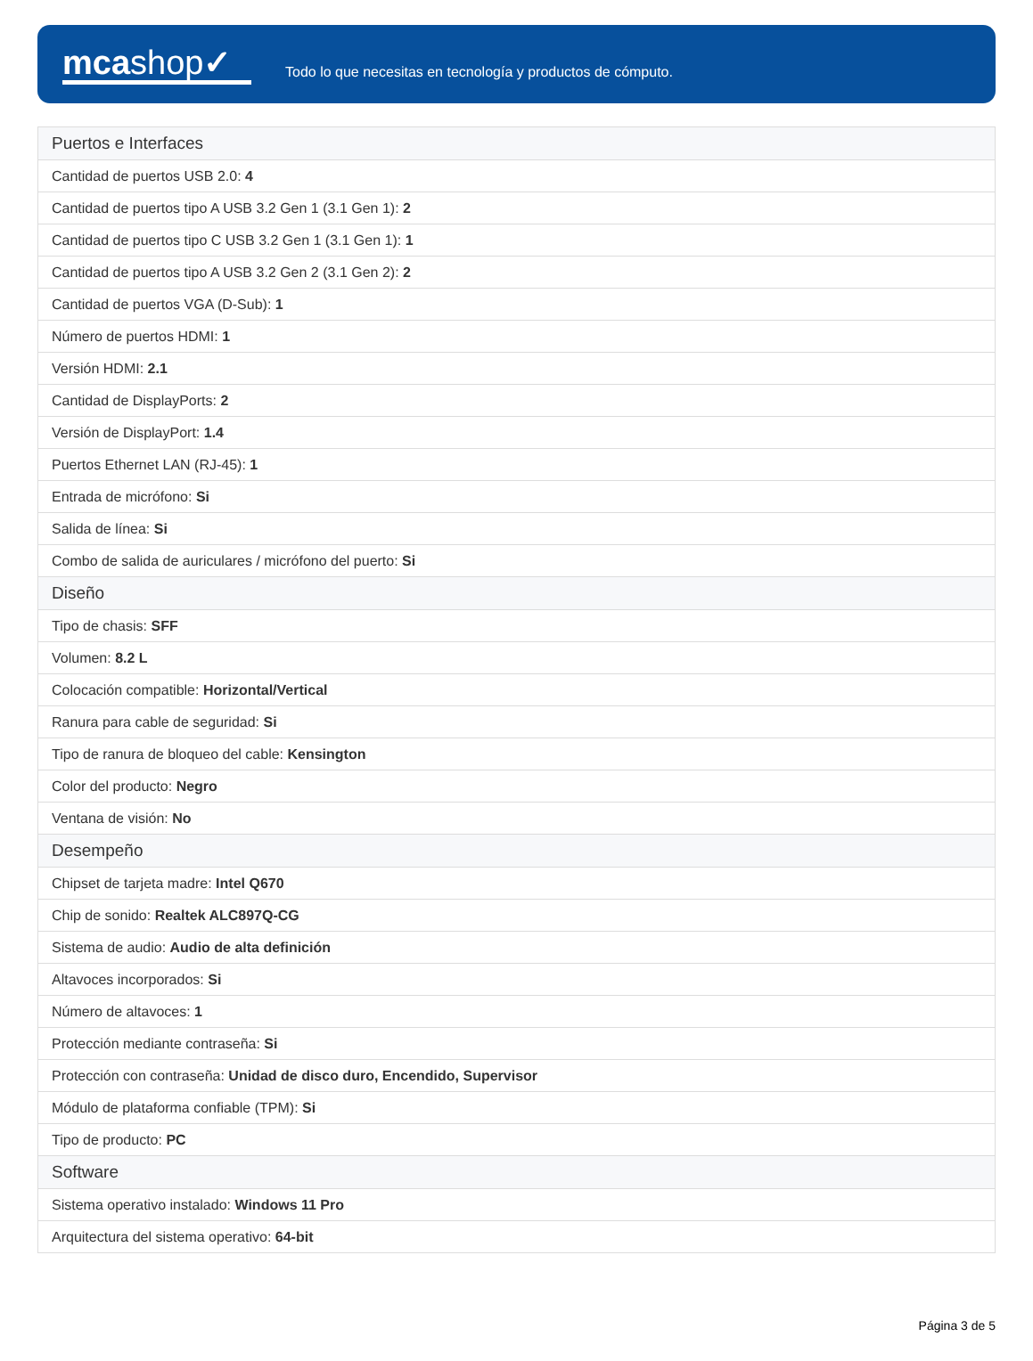mcashop✓
Todo lo que necesitas en tecnología y productos de cómputo.
| Puertos e Interfaces |
| --- |
| Cantidad de puertos USB 2.0: 4 |
| Cantidad de puertos tipo A USB 3.2 Gen 1 (3.1 Gen 1): 2 |
| Cantidad de puertos tipo C USB 3.2 Gen 1 (3.1 Gen 1): 1 |
| Cantidad de puertos tipo A USB 3.2 Gen 2 (3.1 Gen 2): 2 |
| Cantidad de puertos VGA (D-Sub): 1 |
| Número de puertos HDMI: 1 |
| Versión HDMI: 2.1 |
| Cantidad de DisplayPorts: 2 |
| Versión de DisplayPort: 1.4 |
| Puertos Ethernet LAN (RJ-45): 1 |
| Entrada de micrófono: Si |
| Salida de línea: Si |
| Combo de salida de auriculares / micrófono del puerto: Si |
| Diseño |
| Tipo de chasis: SFF |
| Volumen: 8.2 L |
| Colocación compatible: Horizontal/Vertical |
| Ranura para cable de seguridad: Si |
| Tipo de ranura de bloqueo del cable: Kensington |
| Color del producto: Negro |
| Ventana de visión: No |
| Desempeño |
| Chipset de tarjeta madre: Intel Q670 |
| Chip de sonido: Realtek ALC897Q-CG |
| Sistema de audio: Audio de alta definición |
| Altavoces incorporados: Si |
| Número de altavoces: 1 |
| Protección mediante contraseña: Si |
| Protección con contraseña: Unidad de disco duro, Encendido, Supervisor |
| Módulo de plataforma confiable (TPM): Si |
| Tipo de producto: PC |
| Software |
| Sistema operativo instalado: Windows 11 Pro |
| Arquitectura del sistema operativo: 64-bit |
Página 3 de 5